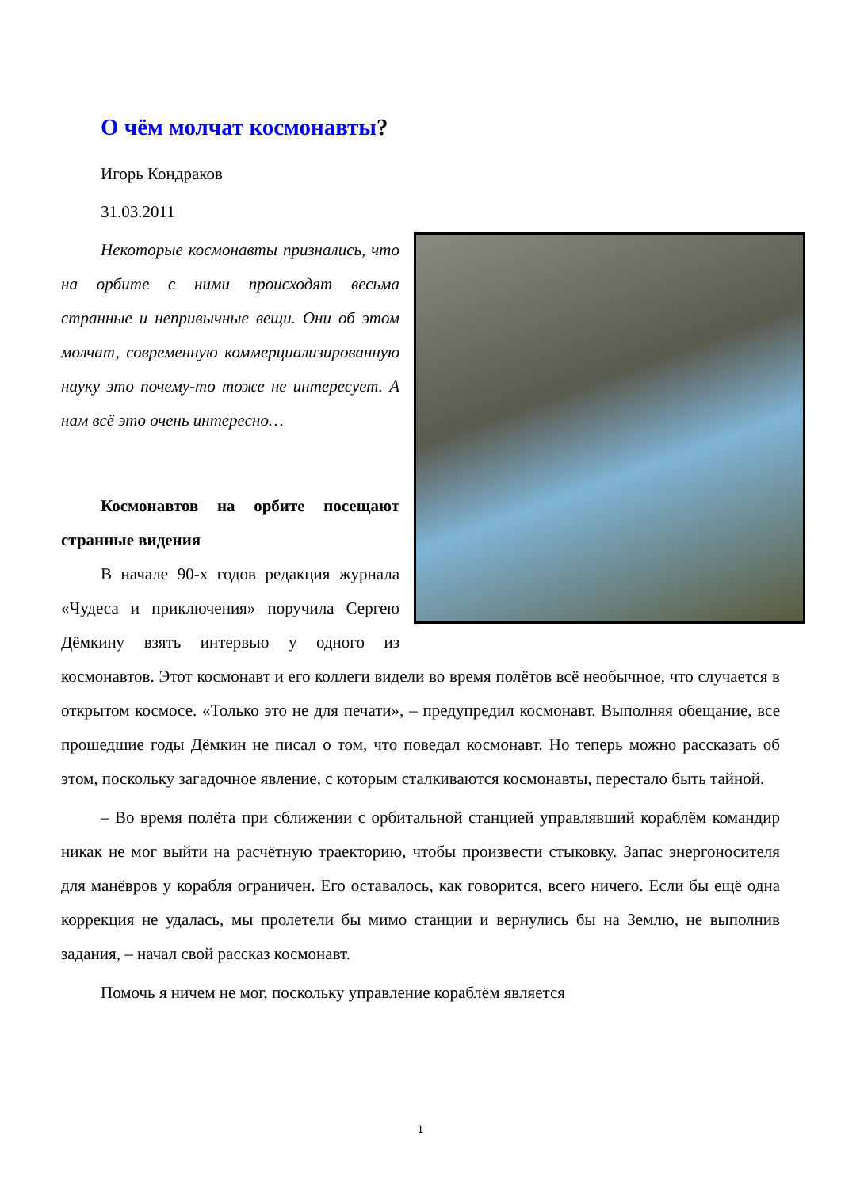О чём молчат космонавты?
Игорь Кондраков
31.03.2011
Некоторые космонавты признались, что на орбите с ними происходят весьма странные и непривычные вещи. Они об этом молчат, современную коммерциализированную науку это почему-то тоже не интересует. А нам всё это очень интересно…
Космонавтов на орбите посещают странные видения
В начале 90-х годов редакция журнала «Чудеса и приключения» поручила Сергею Дёмкину взять интервью у одного из космонавтов. Этот космонавт и его коллеги видели во время полётов всё необычное, что случается в открытом космосе. «Только это не для печати», – предупредил космонавт. Выполняя обещание, все прошедшие годы Дёмкин не писал о том, что поведал космонавт. Но теперь можно рассказать об этом, поскольку загадочное явление, с которым сталкиваются космонавты, перестало быть тайной.
– Во время полёта при сближении с орбитальной станцией управлявший кораблём командир никак не мог выйти на расчётную траекторию, чтобы произвести стыковку. Запас энергоносителя для манёвров у корабля ограничен. Его оставалось, как говорится, всего ничего. Если бы ещё одна коррекция не удалась, мы пролетели бы мимо станции и вернулись бы на Землю, не выполнив задания, – начал свой рассказ космонавт.
Помочь я ничем не мог, поскольку управление кораблём является
1